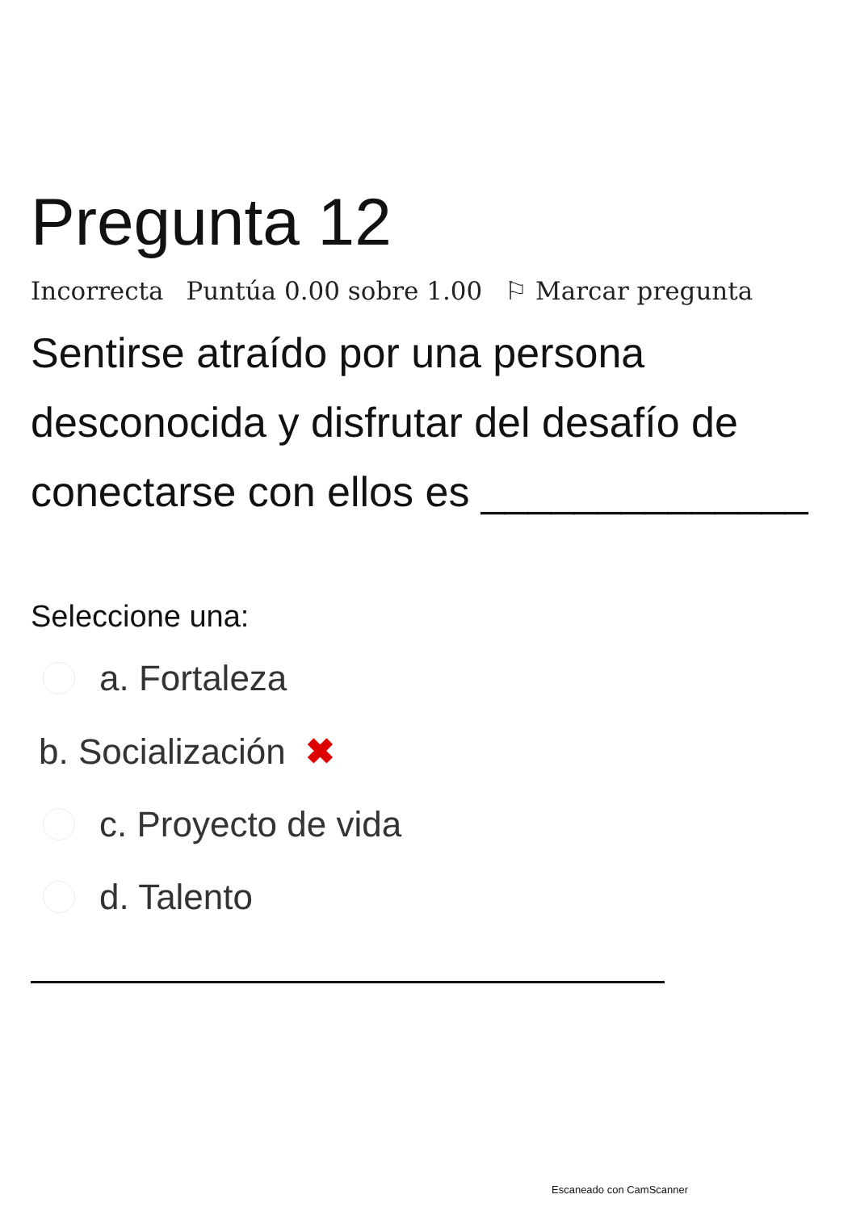Pregunta 12
Incorrecta Puntúa 0.00 sobre 1.00 ⚐ Marcar pregunta
Sentirse atraído por una persona desconocida y disfrutar del desafío de conectarse con ellos es ______________
Seleccione una:
a. Fortaleza
b. Socialización ✖
c. Proyecto de vida
d. Talento
Escaneado con CamScanner